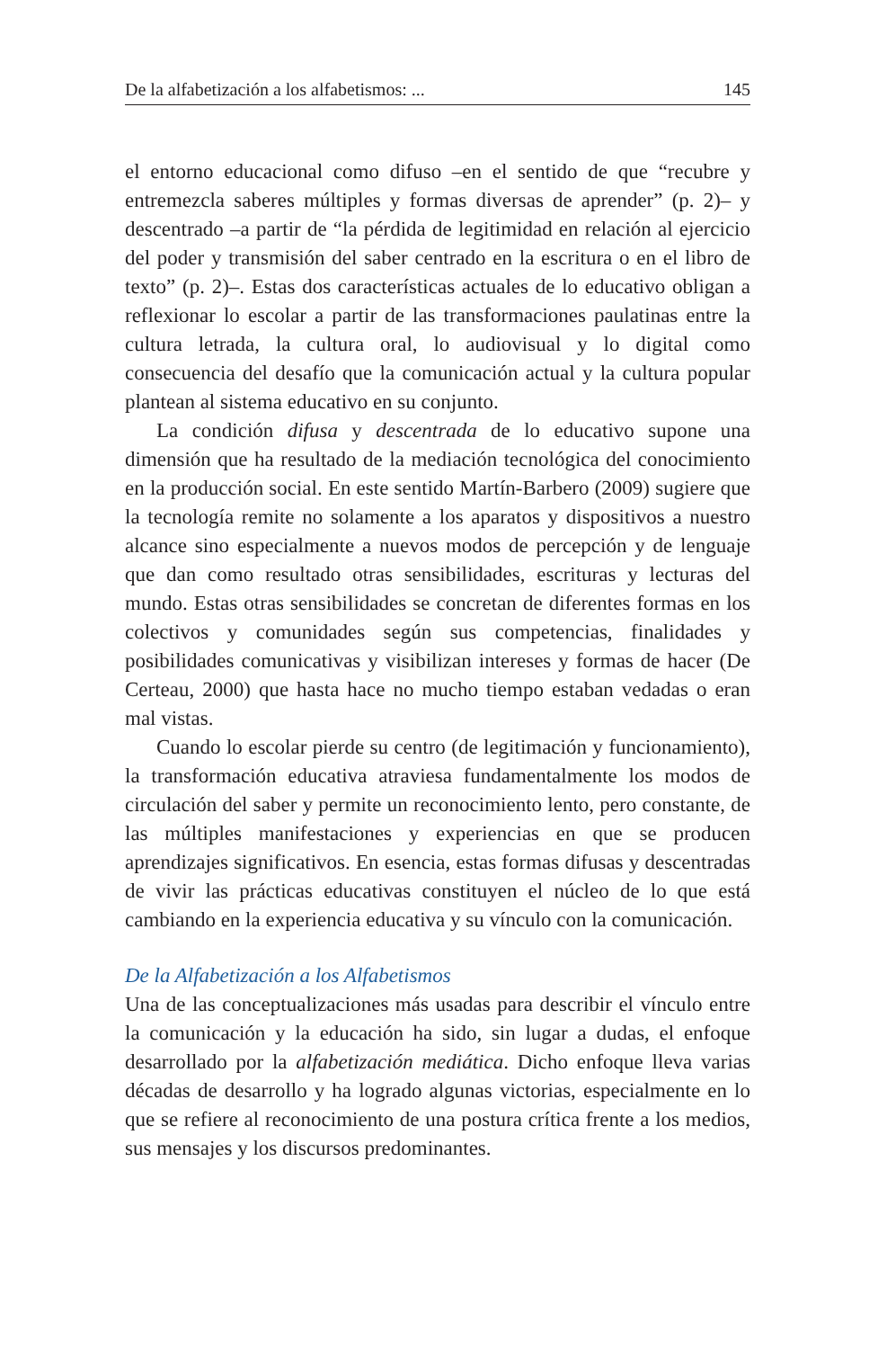De la alfabetización a los alfabetismos: ... 145
el entorno educacional como difuso –en el sentido de que “recubre y entremezcla saberes múltiples y formas diversas de aprender” (p. 2)– y descentrado –a partir de “la pérdida de legitimidad en relación al ejercicio del poder y transmisión del saber centrado en la escritura o en el libro de texto” (p. 2)–. Estas dos características actuales de lo educativo obligan a reflexionar lo escolar a partir de las transformaciones paulatinas entre la cultura letrada, la cultura oral, lo audiovisual y lo digital como consecuencia del desafío que la comunicación actual y la cultura popular plantean al sistema educativo en su conjunto.
La condición difusa y descentrada de lo educativo supone una dimensión que ha resultado de la mediación tecnológica del conocimiento en la producción social. En este sentido Martín-Barbero (2009) sugiere que la tecnología remite no solamente a los aparatos y dispositivos a nuestro alcance sino especialmente a nuevos modos de percepción y de lenguaje que dan como resultado otras sensibilidades, escrituras y lecturas del mundo. Estas otras sensibilidades se concretan de diferentes formas en los colectivos y comunidades según sus competencias, finalidades y posibilidades comunicativas y visibilizan intereses y formas de hacer (De Certeau, 2000) que hasta hace no mucho tiempo estaban vedadas o eran mal vistas.
Cuando lo escolar pierde su centro (de legitimación y funcionamiento), la transformación educativa atraviesa fundamentalmente los modos de circulación del saber y permite un reconocimiento lento, pero constante, de las múltiples manifestaciones y experiencias en que se producen aprendizajes significativos. En esencia, estas formas difusas y descentradas de vivir las prácticas educativas constituyen el núcleo de lo que está cambiando en la experiencia educativa y su vínculo con la comunicación.
De la Alfabetización a los Alfabetismos
Una de las conceptualizaciones más usadas para describir el vínculo entre la comunicación y la educación ha sido, sin lugar a dudas, el enfoque desarrollado por la alfabetización mediática. Dicho enfoque lleva varias décadas de desarrollo y ha logrado algunas victorias, especialmente en lo que se refiere al reconocimiento de una postura crítica frente a los medios, sus mensajes y los discursos predominantes.